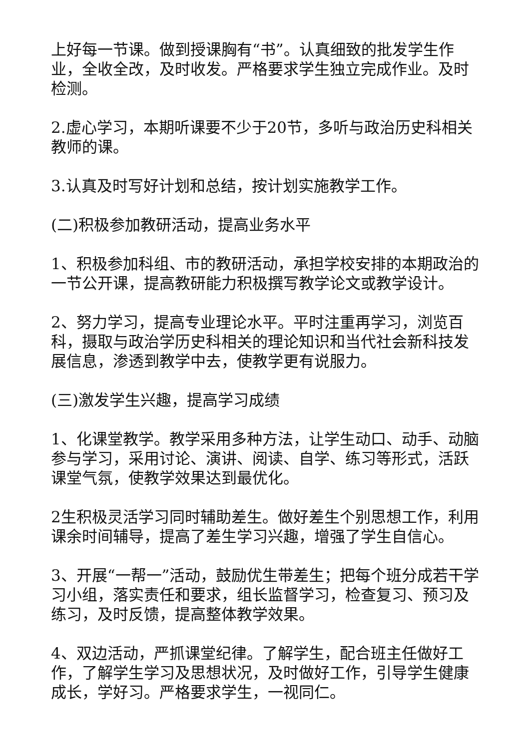上好每一节课。做到授课胸有“书”。认真细致的批发学生作业，全收全改，及时收发。严格要求学生独立完成作业。及时检测。
2.虚心学习，本期听课要不少于20节，多听与政治历史科相关教师的课。
3.认真及时写好计划和总结，按计划实施教学工作。
(二)积极参加教研活动，提高业务水平
1、积极参加科组、市的教研活动，承担学校安排的本期政治的一节公开课，提高教研能力积极撰写教学论文或教学设计。
2、努力学习，提高专业理论水平。平时注重再学习，浏览百科，摄取与政治学历史科相关的理论知识和当代社会新科技发展信息，渗透到教学中去，使教学更有说服力。
(三)激发学生兴趣，提高学习成绩
1、化课堂教学。教学采用多种方法，让学生动口、动手、动脑参与学习，采用讨论、演讲、阅读、自学、练习等形式，活跃课堂气氛，使教学效果达到最优化。
2生积极灵活学习同时辅助差生。做好差生个别思想工作，利用课余时间辅导，提高了差生学习兴趣，增强了学生自信心。
3、开展“一帮一”活动，鼓励优生带差生；把每个班分成若干学习小组，落实责任和要求，组长监督学习，检查复习、预习及练习，及时反馈，提高整体教学效果。
4、双边活动，严抓课堂纪律。了解学生，配合班主任做好工作，了解学生学习及思想状况，及时做好工作，引导学生健康成长，学好习。严格要求学生，一视同仁。